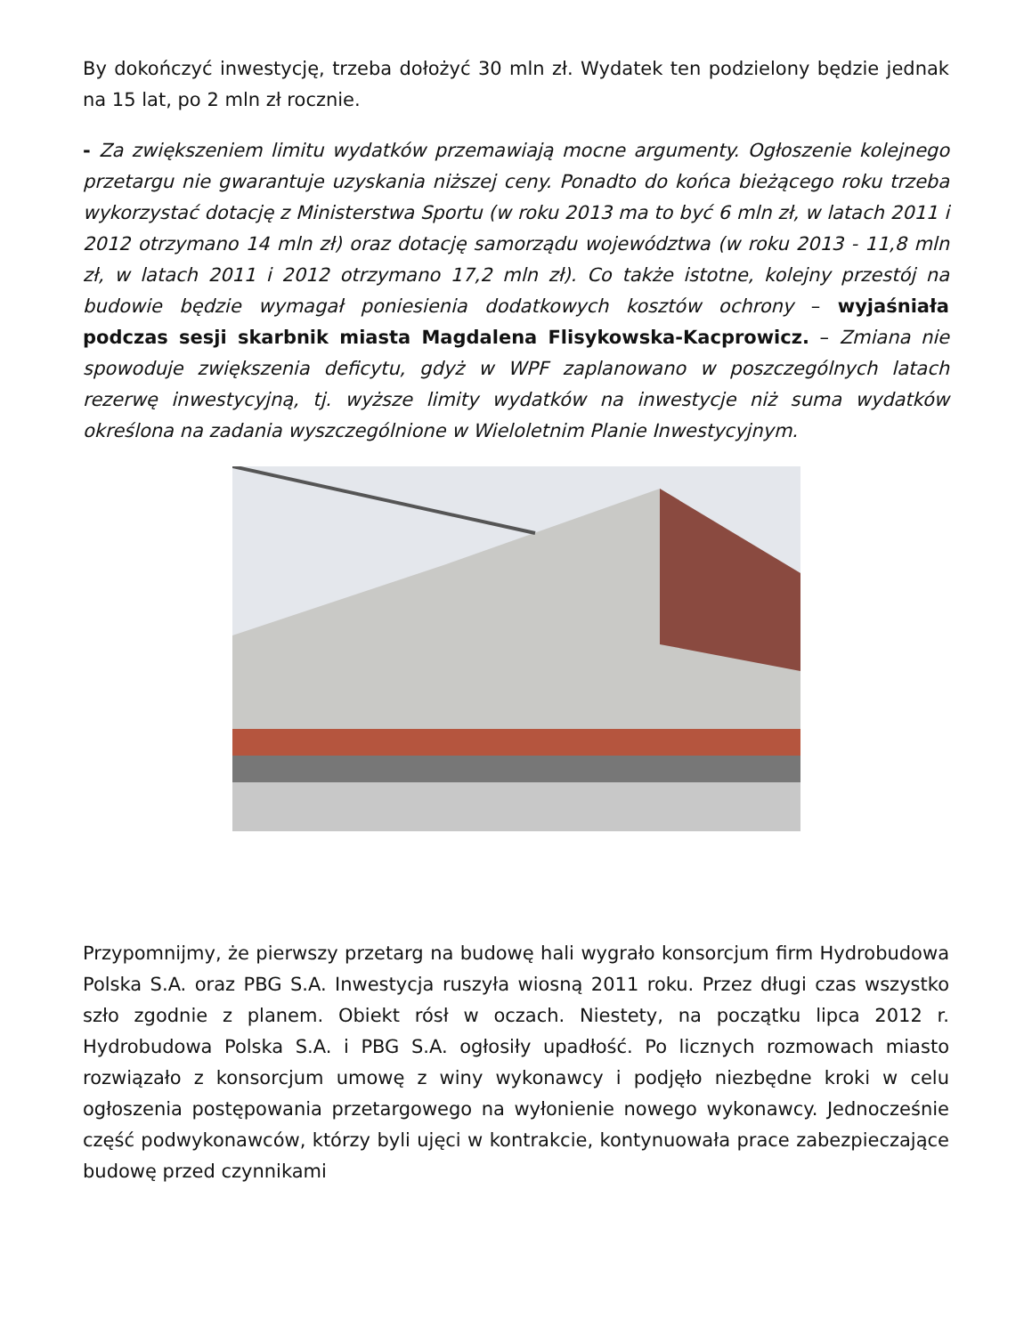By dokończyć inwestycję, trzeba dołożyć 30 mln zł. Wydatek ten podzielony będzie jednak na 15 lat, po 2 mln zł rocznie.
- Za zwiększeniem limitu wydatków przemawiają mocne argumenty. Ogłoszenie kolejnego przetargu nie gwarantuje uzyskania niższej ceny. Ponadto do końca bieżącego roku trzeba wykorzystać dotację z Ministerstwa Sportu (w roku 2013 ma to być 6 mln zł, w latach 2011 i 2012 otrzymano 14 mln zł) oraz dotację samorządu województwa (w roku 2013 - 11,8 mln zł, w latach 2011 i 2012 otrzymano 17,2 mln zł). Co także istotne, kolejny przestój na budowie będzie wymagał poniesienia dodatkowych kosztów ochrony – wyjaśniała podczas sesji skarbnik miasta Magdalena Flisykowska-Kacprowicz. – Zmiana nie spowoduje zwiększenia deficytu, gdyż w WPF zaplanowano w poszczególnych latach rezerwę inwestycyjną, tj. wyższe limity wydatków na inwestycje niż suma wydatków określona na zadania wyszczególnione w Wieloletnim Planie Inwestycyjnym.
Przypomnijmy, że pierwszy przetarg na budowę hali wygrało konsorcjum firm Hydrobudowa Polska S.A. oraz PBG S.A. Inwestycja ruszyła wiosną 2011 roku. Przez długi czas wszystko szło zgodnie z planem. Obiekt rósł w oczach. Niestety, na początku lipca 2012 r. Hydrobudowa Polska S.A. i PBG S.A. ogłosiły upadłość. Po licznych rozmowach miasto rozwiązało z konsorcjum umowę z winy wykonawcy i podjęło niezbędne kroki w celu ogłoszenia postępowania przetargowego na wyłonienie nowego wykonawcy. Jednocześnie część podwykonawców, którzy byli ujęci w kontrakcie, kontynuowała prace zabezpieczające budowę przed czynnikami